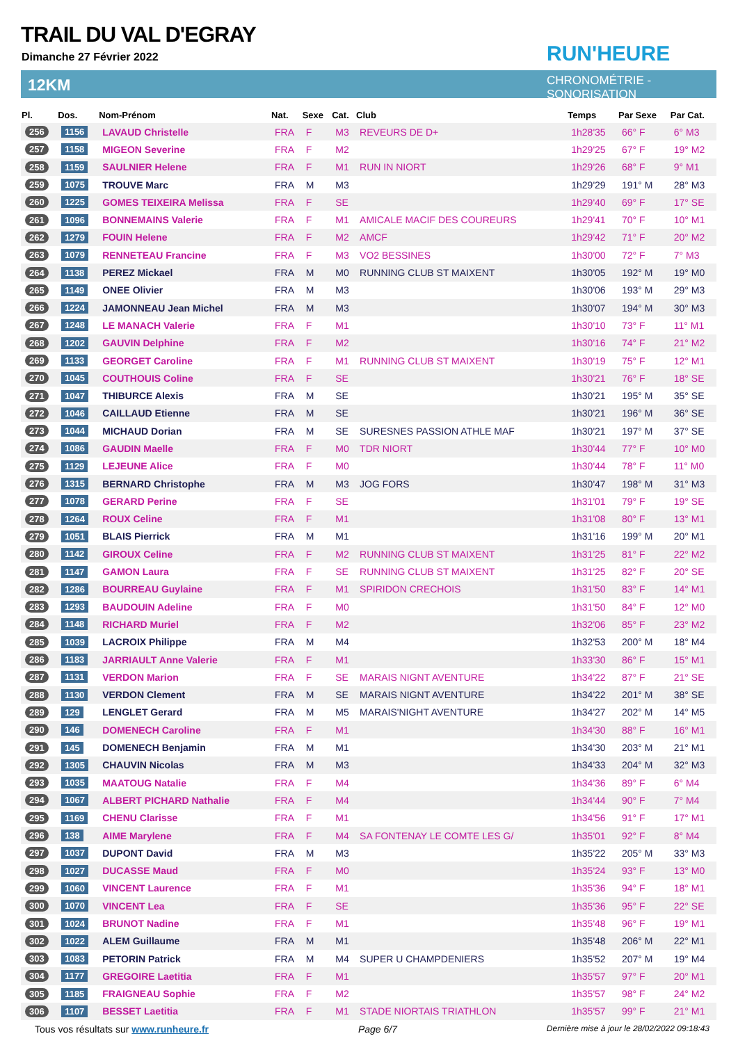TRAIL DU VAL D'EGRAY
Dimanche 27 Février 2022
12KM
RUN'HEURE
CHRONOMÉTRIE - SONORISATION
| Pl. | Dos. | Nom-Prénom | Nat. | Sexe | Cat. | Club | Temps | Par Sexe | Par Cat. |
| --- | --- | --- | --- | --- | --- | --- | --- | --- | --- |
| 256 | 1156 | LAVAUD Christelle | FRA | F | M3 | REVEURS DE D+ | 1h28'35 | 66° F | 6° M3 |
| 257 | 1158 | MIGEON Severine | FRA | F | M2 | | 1h29'25 | 67° F | 19° M2 |
| 258 | 1159 | SAULNIER Helene | FRA | F | M1 | RUN IN NIORT | 1h29'26 | 68° F | 9° M1 |
| 259 | 1075 | TROUVE Marc | FRA | M | M3 | | 1h29'29 | 191° M | 28° M3 |
| 260 | 1225 | GOMES TEIXEIRA Melissa | FRA | F | SE | | 1h29'40 | 69° F | 17° SE |
| 261 | 1096 | BONNEMAINS Valerie | FRA | F | M1 | AMICALE MACIF DES COUREURS | 1h29'41 | 70° F | 10° M1 |
| 262 | 1279 | FOUIN Helene | FRA | F | M2 | AMCF | 1h29'42 | 71° F | 20° M2 |
| 263 | 1079 | RENNETEAU Francine | FRA | F | M3 | VO2 BESSINES | 1h30'00 | 72° F | 7° M3 |
| 264 | 1138 | PEREZ Mickael | FRA | M | M0 | RUNNING CLUB ST MAIXENT | 1h30'05 | 192° M | 19° M0 |
| 265 | 1149 | ONEE Olivier | FRA | M | M3 | | 1h30'06 | 193° M | 29° M3 |
| 266 | 1224 | JAMONNEAU Jean Michel | FRA | M | M3 | | 1h30'07 | 194° M | 30° M3 |
| 267 | 1248 | LE MANACH Valerie | FRA | F | M1 | | 1h30'10 | 73° F | 11° M1 |
| 268 | 1202 | GAUVIN Delphine | FRA | F | M2 | | 1h30'16 | 74° F | 21° M2 |
| 269 | 1133 | GEORGET Caroline | FRA | F | M1 | RUNNING CLUB ST MAIXENT | 1h30'19 | 75° F | 12° M1 |
| 270 | 1045 | COUTHOUIS Coline | FRA | F | SE | | 1h30'21 | 76° F | 18° SE |
| 271 | 1047 | THIBURCE Alexis | FRA | M | SE | | 1h30'21 | 195° M | 35° SE |
| 272 | 1046 | CAILLAUD Etienne | FRA | M | SE | | 1h30'21 | 196° M | 36° SE |
| 273 | 1044 | MICHAUD Dorian | FRA | M | SE | SURESNES PASSION ATHLE MAF | 1h30'21 | 197° M | 37° SE |
| 274 | 1086 | GAUDIN Maelle | FRA | F | M0 | TDR NIORT | 1h30'44 | 77° F | 10° M0 |
| 275 | 1129 | LEJEUNE Alice | FRA | F | M0 | | 1h30'44 | 78° F | 11° M0 |
| 276 | 1315 | BERNARD Christophe | FRA | M | M3 | JOG FORS | 1h30'47 | 198° M | 31° M3 |
| 277 | 1078 | GERARD Perine | FRA | F | SE | | 1h31'01 | 79° F | 19° SE |
| 278 | 1264 | ROUX Celine | FRA | F | M1 | | 1h31'08 | 80° F | 13° M1 |
| 279 | 1051 | BLAIS Pierrick | FRA | M | M1 | | 1h31'16 | 199° M | 20° M1 |
| 280 | 1142 | GIROUX Celine | FRA | F | M2 | RUNNING CLUB ST MAIXENT | 1h31'25 | 81° F | 22° M2 |
| 281 | 1147 | GAMON Laura | FRA | F | SE | RUNNING CLUB ST MAIXENT | 1h31'25 | 82° F | 20° SE |
| 282 | 1286 | BOURREAU Guylaine | FRA | F | M1 | SPIRIDON CRECHOIS | 1h31'50 | 83° F | 14° M1 |
| 283 | 1293 | BAUDOUIN Adeline | FRA | F | M0 | | 1h31'50 | 84° F | 12° M0 |
| 284 | 1148 | RICHARD Muriel | FRA | F | M2 | | 1h32'06 | 85° F | 23° M2 |
| 285 | 1039 | LACROIX Philippe | FRA | M | M4 | | 1h32'53 | 200° M | 18° M4 |
| 286 | 1183 | JARRIAULT Anne Valerie | FRA | F | M1 | | 1h33'30 | 86° F | 15° M1 |
| 287 | 1131 | VERDON Marion | FRA | F | SE | MARAIS NIGNT AVENTURE | 1h34'22 | 87° F | 21° SE |
| 288 | 1130 | VERDON Clement | FRA | M | SE | MARAIS NIGNT AVENTURE | 1h34'22 | 201° M | 38° SE |
| 289 | 129 | LENGLET Gerard | FRA | M | M5 | MARAIS'NIGHT AVENTURE | 1h34'27 | 202° M | 14° M5 |
| 290 | 146 | DOMENECH Caroline | FRA | F | M1 | | 1h34'30 | 88° F | 16° M1 |
| 291 | 145 | DOMENECH Benjamin | FRA | M | M1 | | 1h34'30 | 203° M | 21° M1 |
| 292 | 1305 | CHAUVIN Nicolas | FRA | M | M3 | | 1h34'33 | 204° M | 32° M3 |
| 293 | 1035 | MAATOUG Natalie | FRA | F | M4 | | 1h34'36 | 89° F | 6° M4 |
| 294 | 1067 | ALBERT PICHARD Nathalie | FRA | F | M4 | | 1h34'44 | 90° F | 7° M4 |
| 295 | 1169 | CHENU Clarisse | FRA | F | M1 | | 1h34'56 | 91° F | 17° M1 |
| 296 | 138 | AIME Marylene | FRA | F | M4 | SA FONTENAY LE COMTE LES G/ | 1h35'01 | 92° F | 8° M4 |
| 297 | 1037 | DUPONT David | FRA | M | M3 | | 1h35'22 | 205° M | 33° M3 |
| 298 | 1027 | DUCASSE Maud | FRA | F | M0 | | 1h35'24 | 93° F | 13° M0 |
| 299 | 1060 | VINCENT Laurence | FRA | F | M1 | | 1h35'36 | 94° F | 18° M1 |
| 300 | 1070 | VINCENT Lea | FRA | F | SE | | 1h35'36 | 95° F | 22° SE |
| 301 | 1024 | BRUNOT Nadine | FRA | F | M1 | | 1h35'48 | 96° F | 19° M1 |
| 302 | 1022 | ALEM Guillaume | FRA | M | M1 | | 1h35'48 | 206° M | 22° M1 |
| 303 | 1083 | PETORIN Patrick | FRA | M | M4 | SUPER U CHAMPDENIERS | 1h35'52 | 207° M | 19° M4 |
| 304 | 1177 | GREGOIRE Laetitia | FRA | F | M1 | | 1h35'57 | 97° F | 20° M1 |
| 305 | 1185 | FRAIGNEAU Sophie | FRA | F | M2 | | 1h35'57 | 98° F | 24° M2 |
| 306 | 1107 | BESSET Laetitia | FRA | F | M1 | STADE NIORTAIS TRIATHLON | 1h35'57 | 99° F | 21° M1 |
Tous vos résultats sur www.runheure.fr Page 6/7 Dernière mise à jour le 28/02/2022 09:18:43